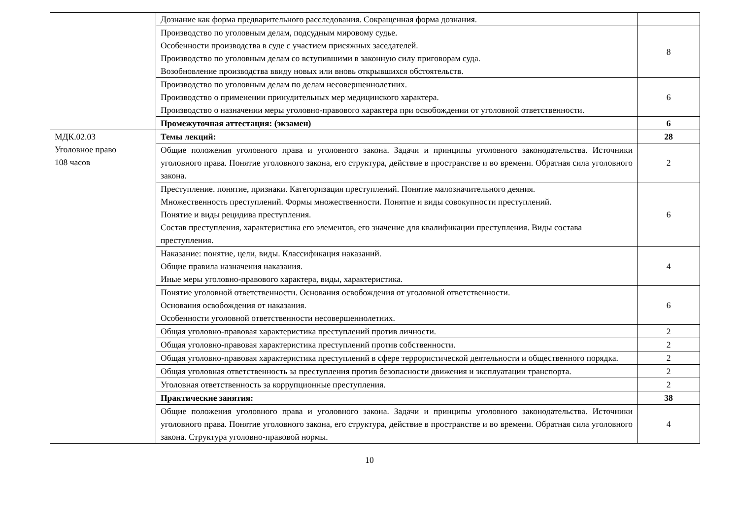| | Дознание как форма предварительного расследования. Сокращенная форма дознания. | |
| | Производство по уголовным делам, подсудным мировому судье. Особенности производства в суде с участием присяжных заседателей. Производство по уголовным делам со вступившими в законную силу приговорам суда. Возобновление производства ввиду новых или вновь открывшихся обстоятельств. | 8 |
| | Производство по уголовным делам по делам несовершеннолетних. Производство о применении принудительных мер медицинского характера. Производство о назначении меры уголовно-правового характера при освобождении от уголовной ответственности. | 6 |
| | Промежуточная аттестация: (экзамен) | 6 |
| МДК.02.03 Уголовное право 108 часов | Темы лекций: | 28 |
| | Общие положения уголовного права и уголовного закона. Задачи и принципы уголовного законодательства. Источники уголовного права. Понятие уголовного закона, его структура, действие в пространстве и во времени. Обратная сила уголовного закона. | 2 |
| | Преступление. понятие, признаки. Категоризация преступлений. Понятие малозначительного деяния. Множественность преступлений. Формы множественности. Понятие и виды совокупности преступлений. Понятие и виды рецидива преступления. Состав преступления, характеристика его элементов, его значение для квалификации преступления. Виды состава преступления. | 6 |
| | Наказание: понятие, цели, виды. Классификация наказаний. Общие правила назначения наказания. Иные меры уголовно-правового характера, виды, характеристика. | 4 |
| | Понятие уголовной ответственности. Основания освобождения от уголовной ответственности. Основания освобождения от наказания. Особенности уголовной ответственности несовершеннолетних. | 6 |
| | Общая уголовно-правовая характеристика преступлений против личности. | 2 |
| | Общая уголовно-правовая характеристика преступлений против собственности. | 2 |
| | Общая уголовно-правовая характеристика преступлений в сфере террористической деятельности и общественного порядка. | 2 |
| | Общая уголовная ответственность за преступления против безопасности движения и эксплуатации транспорта. | 2 |
| | Уголовная ответственность за коррупционные преступления. | 2 |
| | Практические занятия: | 38 |
| | Общие положения уголовного права и уголовного закона. Задачи и принципы уголовного законодательства. Источники уголовного права. Понятие уголовного закона, его структура, действие в пространстве и во времени. Обратная сила уголовного закона. Структура уголовно-правовой нормы. | 4 |
10